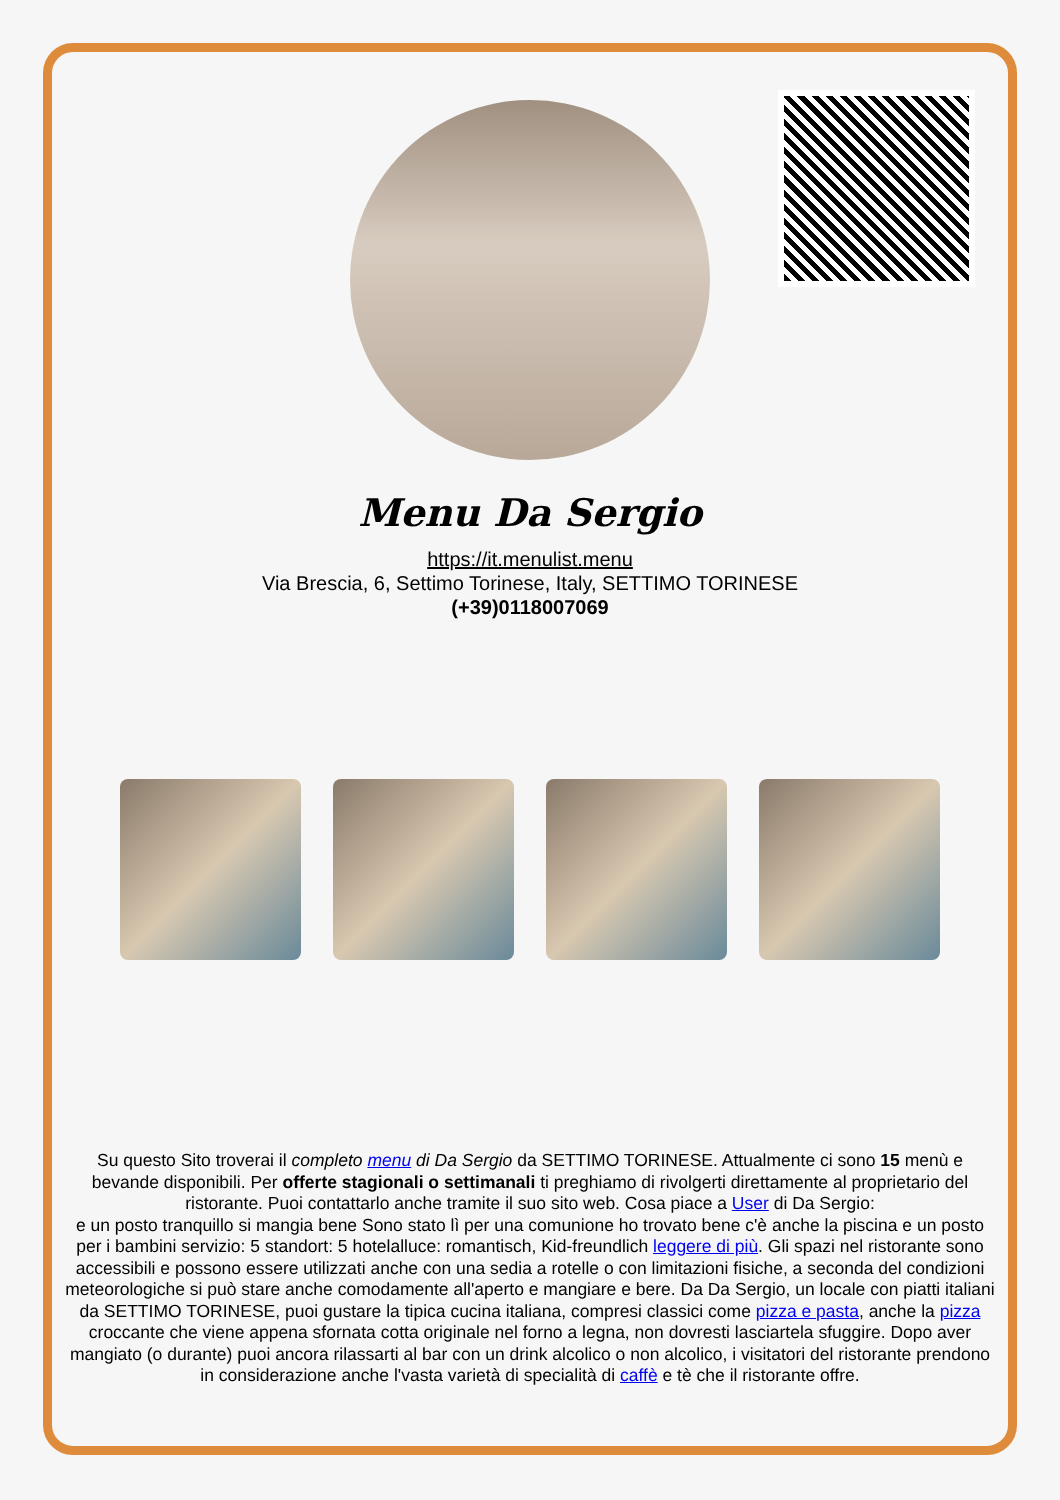Menu Da Sergio
https://it.menulist.menu
Via Brescia, 6, Settimo Torinese, Italy, SETTIMO TORINESE
(+39)0118007069
Su questo Sito troverai il completo menu di Da Sergio da SETTIMO TORINESE. Attualmente ci sono 15 menù e bevande disponibili. Per offerte stagionali o settimanali ti preghiamo di rivolgerti direttamente al proprietario del ristorante. Puoi contattarlo anche tramite il suo sito web. Cosa piace a User di Da Sergio:
e un posto tranquillo si mangia bene Sono stato lì per una comunione ho trovato bene c'è anche la piscina e un posto per i bambini servizio: 5 standort: 5 hotelalluce: romantisch, Kid-freundlich leggere di più. Gli spazi nel ristorante sono accessibili e possono essere utilizzati anche con una sedia a rotelle o con limitazioni fisiche, a seconda del condizioni meteorologiche si può stare anche comodamente all'aperto e mangiare e bere. Da Da Sergio, un locale con piatti italiani da SETTIMO TORINESE, puoi gustare la tipica cucina italiana, compresi classici come pizza e pasta, anche la pizza croccante che viene appena sfornata cotta originale nel forno a legna, non dovresti lasciartela sfuggire. Dopo aver mangiato (o durante) puoi ancora rilassarti al bar con un drink alcolico o non alcolico, i visitatori del ristorante prendono in considerazione anche l'vasta varietà di specialità di caffè e tè che il ristorante offre.